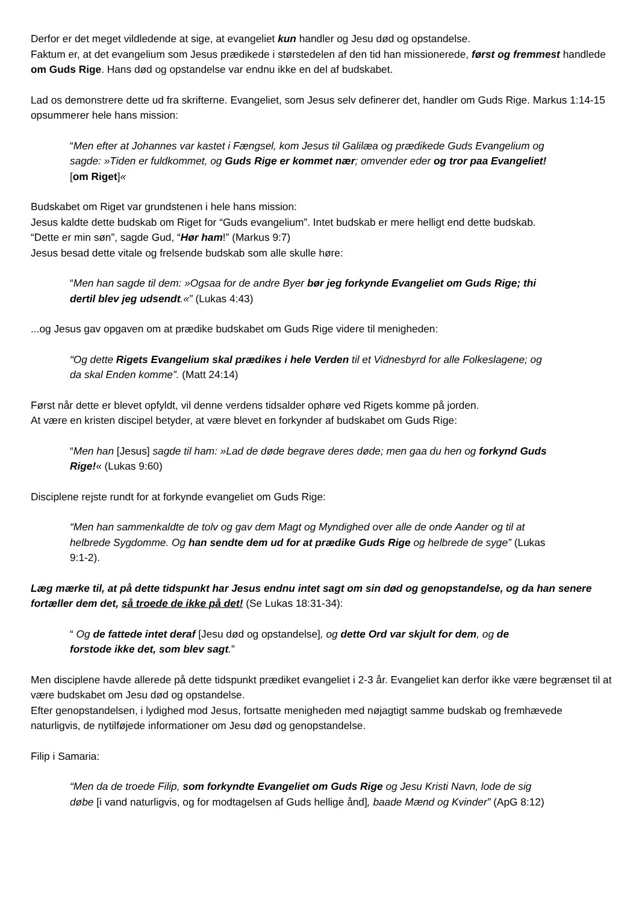Derfor er det meget vildledende at sige, at evangeliet kun handler og Jesu død og opstandelse.
Faktum er, at det evangelium som Jesus prædikede i størstedelen af den tid han missionerede, først og fremmest handlede om Guds Rige. Hans død og opstandelse var endnu ikke en del af budskabet.
Lad os demonstrere dette ud fra skrifterne. Evangeliet, som Jesus selv definerer det, handler om Guds Rige. Markus 1:14-15 opsummerer hele hans mission:
“Men efter at Johannes var kastet i Fængsel, kom Jesus til Galilæa og prædikede Guds Evangelium og sagde: »Tiden er fuldkommet, og Guds Rige er kommet nær; omvender eder og tror paa Evangeliet! [om Riget]«
Budskabet om Riget var grundstenen i hele hans mission:
Jesus kaldte dette budskab om Riget for “Guds evangelium”. Intet budskab er mere helligt end dette budskab.
“Dette er min søn”, sagde Gud, “Hør ham!” (Markus 9:7)
Jesus besad dette vitale og frelsende budskab som alle skulle høre:
“Men han sagde til dem: »Ogsaa for de andre Byer bør jeg forkynde Evangeliet om Guds Rige; thi dertil blev jeg udsendt.«” (Lukas 4:43)
...og Jesus gav opgaven om at prædike budskabet om Guds Rige videre til menigheden:
“Og dette Rigets Evangelium skal prædikes i hele Verden til et Vidnesbyrd for alle Folkeslagene; og da skal Enden komme”. (Matt 24:14)
Først når dette er blevet opfyldt, vil denne verdens tidsalder ophøre ved Rigets komme på jorden.
At være en kristen discipel betyder, at være blevet en forkynder af budskabet om Guds Rige:
“Men han [Jesus] sagde til ham: »Lad de døde begrave deres døde; men gaa du hen og forkynd Guds Rige!« (Lukas 9:60)
Disciplene rejste rundt for at forkynde evangeliet om Guds Rige:
“Men han sammenkaldte de tolv og gav dem Magt og Myndighed over alle de onde Aander og til at helbrede Sygdomme. Og han sendte dem ud for at prædike Guds Rige og helbrede de syge” (Lukas 9:1-2).
Læg mærke til, at på dette tidspunkt har Jesus endnu intet sagt om sin død og genopstandelse, og da han senere fortæller dem det, så troede de ikke på det! (Se Lukas 18:31-34):
“ Og de fattede intet deraf [Jesu død og opstandelse], og dette Ord var skjult for dem, og de forstode ikke det, som blev sagt.”
Men disciplene havde allerede på dette tidspunkt prædiket evangeliet i 2-3 år. Evangeliet kan derfor ikke være begrænset til at være budskabet om Jesu død og opstandelse.
Efter genopstandelsen, i lydighed mod Jesus, fortsatte menigheden med nøjagtigt samme budskab og fremhævede naturligvis, de nytilføjede informationer om Jesu død og genopstandelse.
Filip i Samaria:
“Men da de troede Filip, som forkyndte Evangeliet om Guds Rige og Jesu Kristi Navn, lode de sig døbe [i vand naturligvis, og for modtagelsen af Guds hellige ånd], baade Mænd og Kvinder” (ApG 8:12)